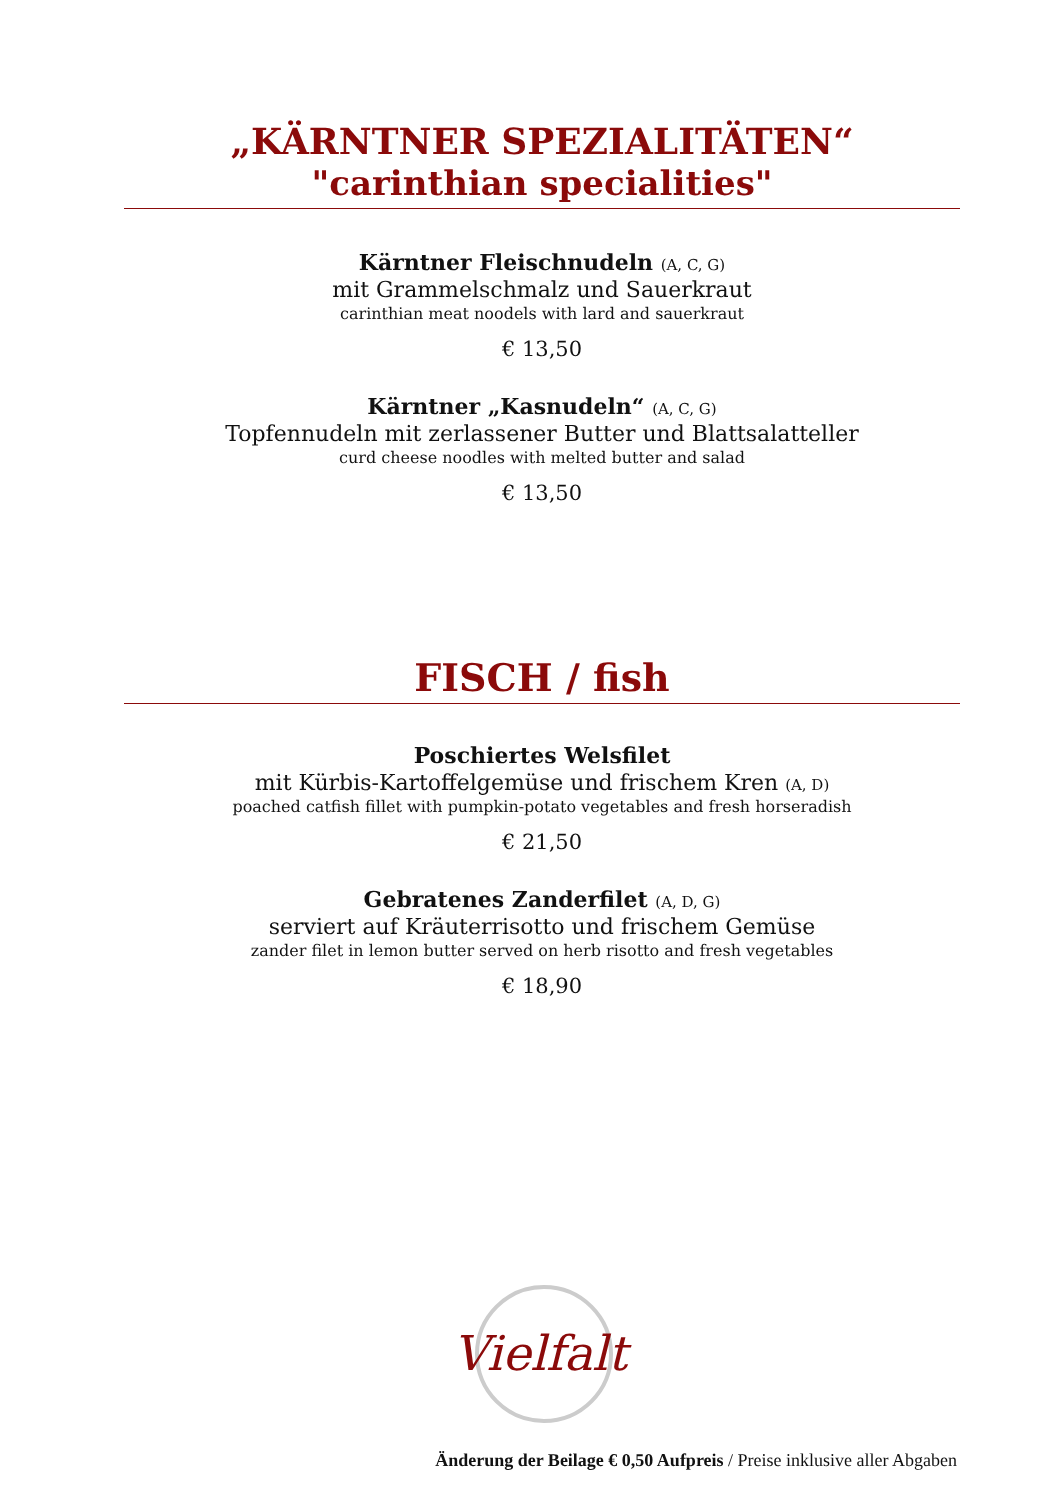„KÄRNTNER SPEZIALITÄTEN“
"carinthian specialities"
Kärntner Fleischnudeln (A, C, G)
mit Grammelschmalz und Sauerkraut
carinthian meat noodels with lard and sauerkraut
€ 13,50
Kärntner „Kasnudeln“ (A, C, G)
Topfennudeln mit zerlassener Butter und Blattsalatteller
curd cheese noodles with melted butter and salad
€ 13,50
FISCH / fish
Poschiertes Welsfilet
mit Kürbis-Kartoffelgemüse und frischem Kren (A, D)
poached catfish fillet with pumpkin-potato vegetables and fresh horseradish
€ 21,50
Gebratenes Zanderfilet (A, D, G)
serviert auf Kräuterrisotto und frischem Gemüse
zander filet in lemon butter served on herb risotto and fresh vegetables
€ 18,90
Vielfalt
Änderung der Beilage € 0,50 Aufpreis / Preise inklusive aller Abgaben